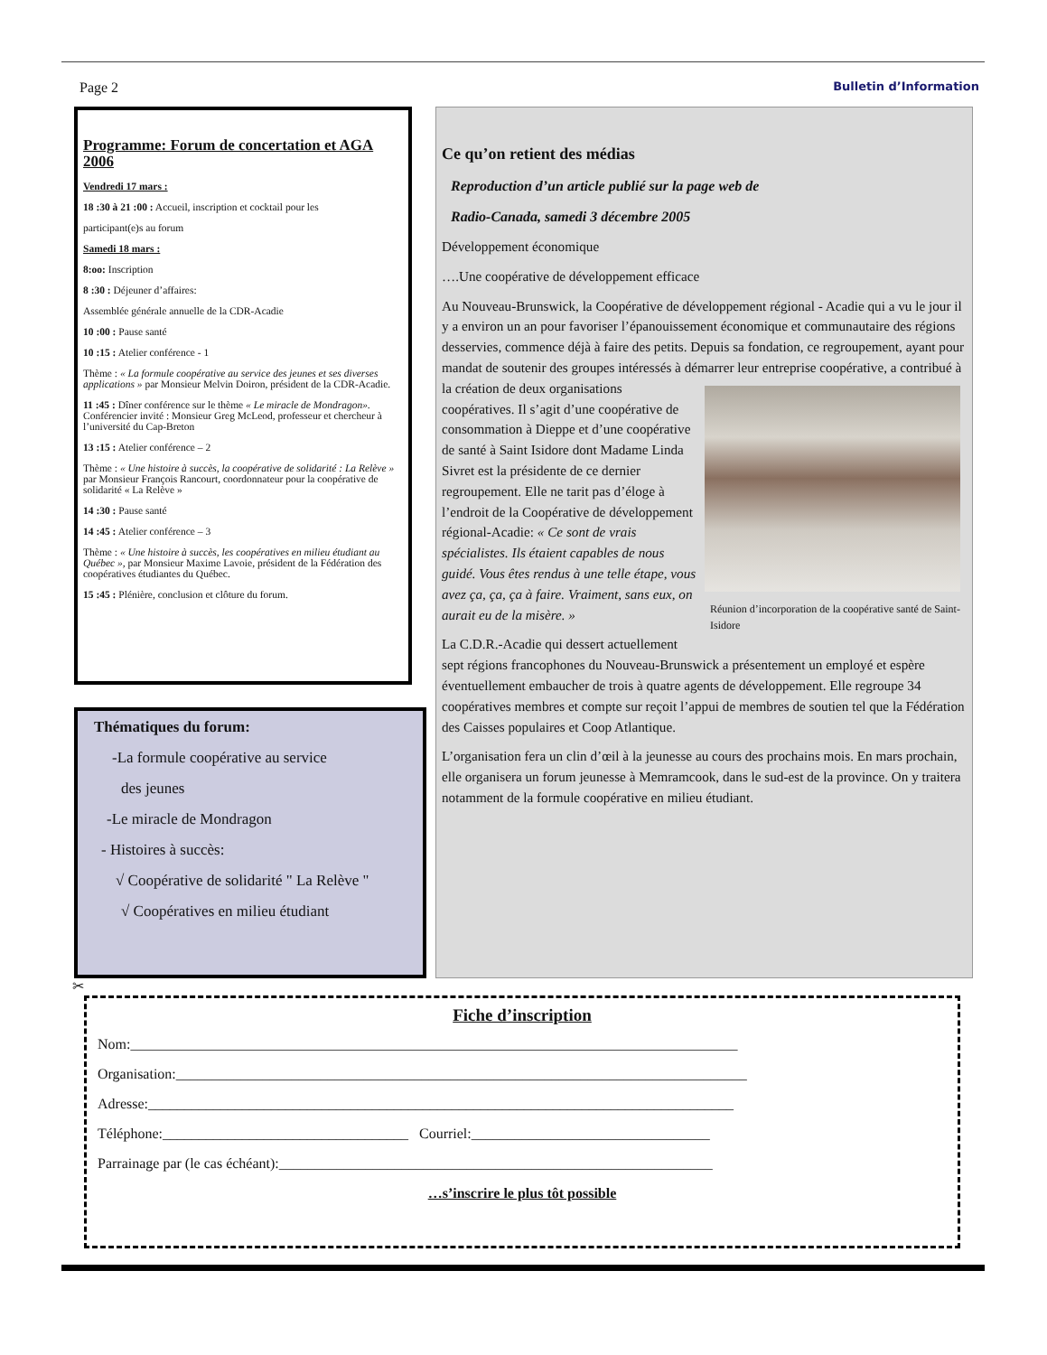Page 2 Bulletin d’Information
Programme: Forum de concertation et AGA 2006
Vendredi 17 mars :
18 :30 à 21 :00 : Accueil, inscription et cocktail pour les
participant(e)s au forum
Samedi 18 mars :
8:oo: Inscription
8 :30 : Déjeuner d’affaires:
Assemblée générale annuelle de la CDR-Acadie
10 :00 : Pause santé
10 :15 : Atelier conférence - 1
Thème : « La formule coopérative au service des jeunes et ses diverses applications » par Monsieur Melvin Doiron, président de la CDR-Acadie.
11 :45 : Dîner conférence sur le thème « Le miracle de Mondragon». Conférencier invité : Monsieur Greg McLeod, professeur et chercheur à l’université du Cap-Breton
13 :15 : Atelier conférence – 2
Thème : « Une histoire à succès, la coopérative de solidarité : La Relève » par Monsieur François Rancourt, coordonnateur pour la coopérative de solidarité « La Relève »
14 :30 : Pause santé
14 :45 : Atelier conférence – 3
Thème : « Une histoire à succès, les coopératives en milieu étudiant au Québec », par Monsieur Maxime Lavoie, président de la Fédération des coopératives étudiantes du Québec.
15 :45 : Plénière, conclusion et clôture du forum.
Thématiques du forum:
-La formule coopérative au service
des jeunes
-Le miracle de Mondragon
- Histoires à succès:
√ Coopérative de solidarité " La Relève "
√ Coopératives en milieu étudiant
Ce qu’on retient des médias
Reproduction d’un article publié sur la page web de
Radio-Canada, samedi 3 décembre 2005
Développement économique
….Une coopérative de développement efficace
Au Nouveau-Brunswick, la Coopérative de développement régional - Acadie qui a vu le jour il y a environ un an pour favoriser l’épanouissement économique et communautaire des régions desservies, commence déjà à faire des petits. Depuis sa fondation, ce regroupement, ayant pour mandat de soutenir des groupes intéressés à démarrer leur entreprise coopérative, a contribué à la création Réunion d’incorporation de la coopérative santé de Saint-Isidore de deux organisations coopératives. Il s’agit d’une coopérative de consommation à Dieppe et d’une coopérative de santé à Saint Isidore dont Madame Linda Sivret est la présidente de ce dernier regroupement. Elle ne tarit pas d’éloge à l’endroit de la Coopérative de développement régional-Acadie: « Ce sont de vrais spécialistes. Ils étaient capables de nous guidé. Vous êtes rendus à une telle étape, vous avez ça, ça, ça à faire. Vraiment, sans eux, on aurait eu de la misère. »
La C.D.R.-Acadie qui dessert actuellement sept régions francophones du Nouveau-Brunswick a présentement un employé et espère éventuellement embaucher de trois à quatre agents de développement. Elle regroupe 34 coopératives membres et compte sur reçoit l’appui de membres de soutien tel que la Fédération des Caisses populaires et Coop Atlantique.
L’organisation fera un clin d’œil à la jeunesse au cours des prochains mois. En mars prochain, elle organisera un forum jeunesse à Memramcook, dans le sud-est de la province. On y traitera notamment de la formule coopérative en milieu étudiant.
✂
Fiche d’inscription
Nom:____________________________________________________________________________________
Organisation:_______________________________________________________________________________
Adresse:_________________________________________________________________________________
Téléphone:__________________________________ Courriel:_________________________________
Parrainage par (le cas échéant):____________________________________________________________
…s’inscrire le plus tôt possible